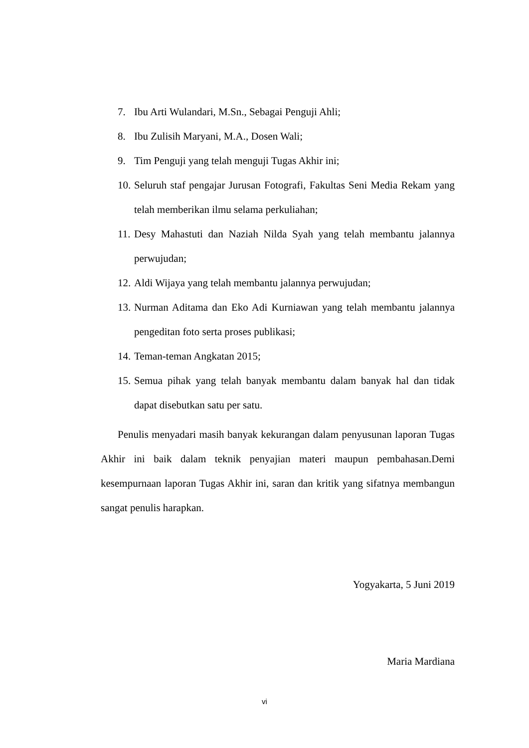7. Ibu Arti Wulandari, M.Sn., Sebagai Penguji Ahli;
8. Ibu Zulisih Maryani, M.A., Dosen Wali;
9. Tim Penguji yang telah menguji Tugas Akhir ini;
10. Seluruh staf pengajar Jurusan Fotografi, Fakultas Seni Media Rekam yang telah memberikan ilmu selama perkuliahan;
11. Desy Mahastuti dan Naziah Nilda Syah yang telah membantu jalannya perwujudan;
12. Aldi Wijaya yang telah membantu jalannya perwujudan;
13. Nurman Aditama dan Eko Adi Kurniawan yang telah membantu jalannya pengeditan foto serta proses publikasi;
14. Teman-teman Angkatan 2015;
15. Semua pihak yang telah banyak membantu dalam banyak hal dan tidak dapat disebutkan satu per satu.
Penulis menyadari masih banyak kekurangan dalam penyusunan laporan Tugas Akhir ini baik dalam teknik penyajian materi maupun pembahasan.Demi kesempurnaan laporan Tugas Akhir ini, saran dan kritik yang sifatnya membangun sangat penulis harapkan.
Yogyakarta, 5 Juni 2019
Maria Mardiana
vi